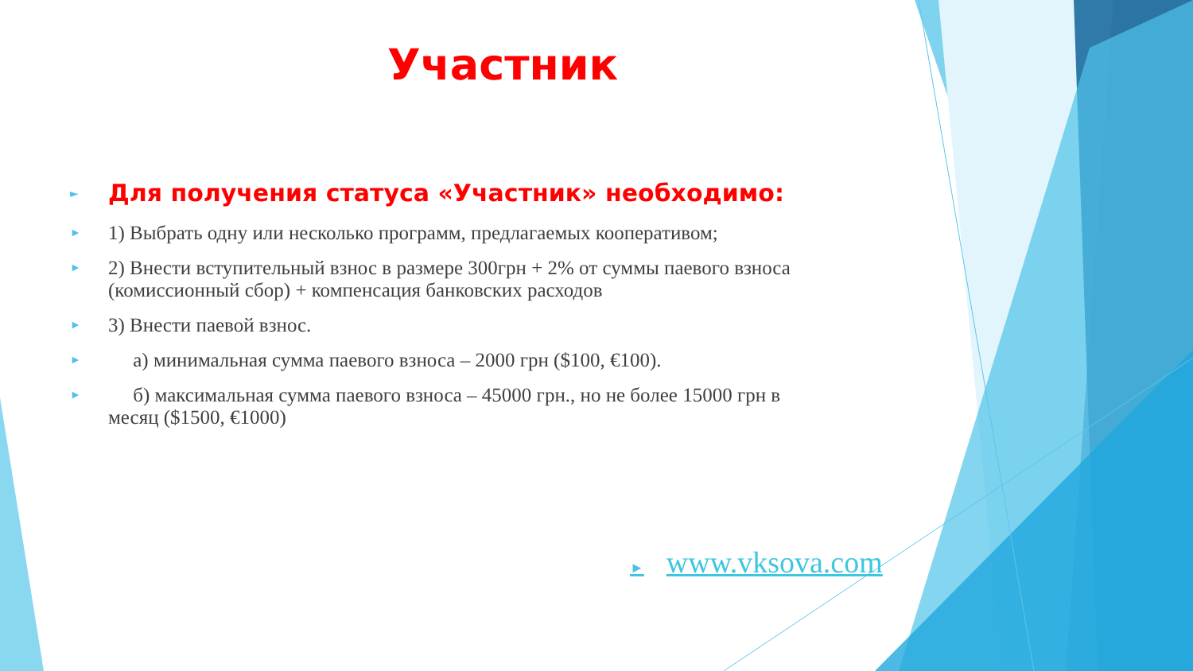Участник
► Для получения статуса «Участник» необходимо:
► 1) Выбрать одну или несколько программ, предлагаемых кооперативом;
► 2) Внести вступительный взнос в размере 300грн + 2% от суммы паевого взноса (комиссионный сбор) + компенсация банковских расходов
► 3) Внести паевой взнос.
► а) минимальная сумма паевого взноса – 2000 грн ($100, €100).
► б) максимальная сумма паевого взноса – 45000 грн., но не более 15000 грн в месяц ($1500, €1000)
► www.vksova.com